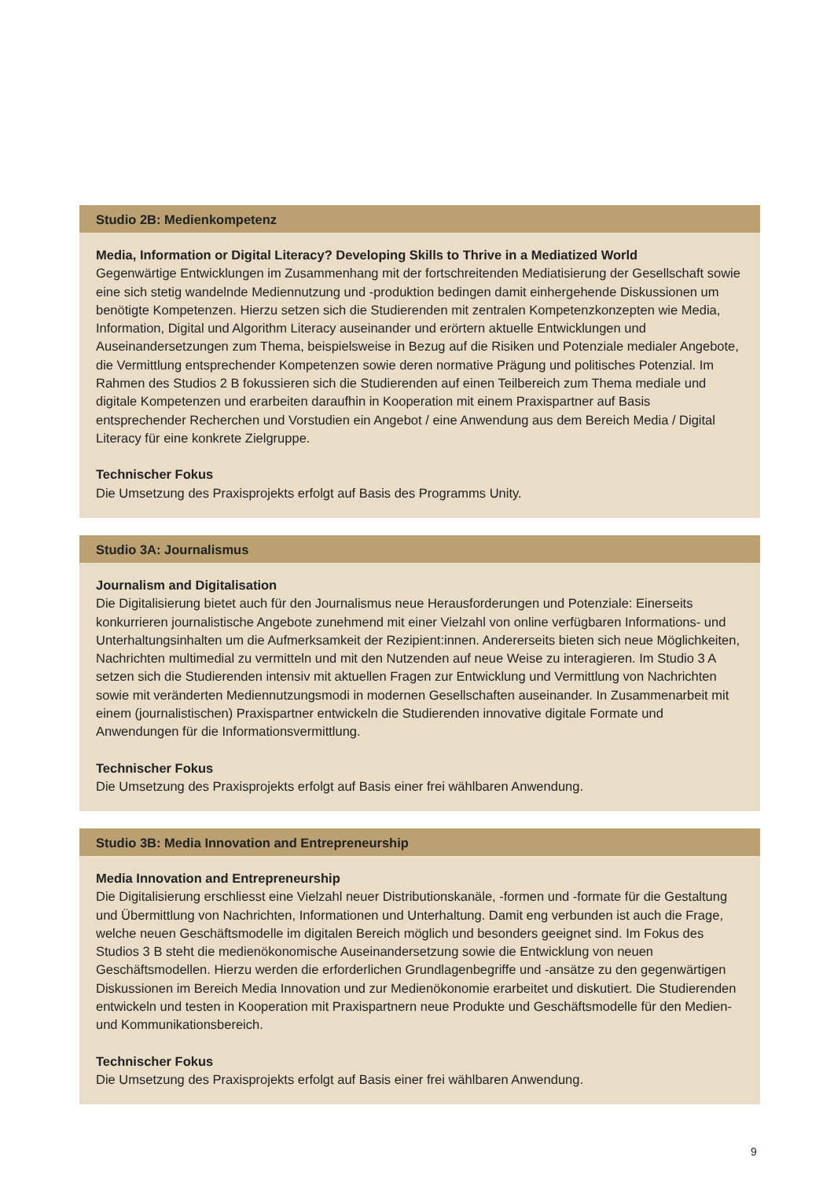Studio 2B: Medienkompetenz
Media, Information or Digital Literacy? Developing Skills to Thrive in a Mediatized World
Gegenwärtige Entwicklungen im Zusammenhang mit der fortschreitenden Mediatisierung der Gesellschaft sowie eine sich stetig wandelnde Mediennutzung und -produktion bedingen damit einhergehende Diskussionen um benötigte Kompetenzen. Hierzu setzen sich die Studierenden mit zentralen Kompetenzkonzepten wie Media, Information, Digital und Algorithm Literacy auseinander und erörtern aktuelle Entwicklungen und Auseinandersetzungen zum Thema, beispielsweise in Bezug auf die Risiken und Potenziale medialer Angebote, die Vermittlung entsprechender Kompetenzen sowie deren normative Prägung und politisches Potenzial. Im Rahmen des Studios 2 B fokussieren sich die Studierenden auf einen Teilbereich zum Thema mediale und digitale Kompetenzen und erarbeiten daraufhin in Kooperation mit einem Praxispartner auf Basis entsprechender Recherchen und Vorstudien ein Angebot / eine Anwendung aus dem Bereich Media / Digital Literacy für eine konkrete Zielgruppe.
Technischer Fokus
Die Umsetzung des Praxisprojekts erfolgt auf Basis des Programms Unity.
Studio 3A: Journalismus
Journalism and Digitalisation
Die Digitalisierung bietet auch für den Journalismus neue Herausforderungen und Potenziale: Einerseits konkurrieren journalistische Angebote zunehmend mit einer Vielzahl von online verfügbaren Informations- und Unterhaltungsinhalten um die Aufmerksamkeit der Rezipient:innen. Andererseits bieten sich neue Möglichkeiten, Nachrichten multimedial zu vermitteln und mit den Nutzenden auf neue Weise zu interagieren. Im Studio 3 A setzen sich die Studierenden intensiv mit aktuellen Fragen zur Entwicklung und Vermittlung von Nachrichten sowie mit veränderten Mediennutzungsmodi in modernen Gesellschaften auseinander. In Zusammenarbeit mit einem (journalistischen) Praxispartner entwickeln die Studierenden innovative digitale Formate und Anwendungen für die Informationsvermittlung.
Technischer Fokus
Die Umsetzung des Praxisprojekts erfolgt auf Basis einer frei wählbaren Anwendung.
Studio 3B: Media Innovation and Entrepreneurship
Media Innovation and Entrepreneurship
Die Digitalisierung erschliesst eine Vielzahl neuer Distributionskanäle, -formen und -formate für die Gestaltung und Übermittlung von Nachrichten, Informationen und Unterhaltung. Damit eng verbunden ist auch die Frage, welche neuen Geschäftsmodelle im digitalen Bereich möglich und besonders geeignet sind. Im Fokus des Studios 3 B steht die medienökonomische Auseinandersetzung sowie die Entwicklung von neuen Geschäftsmodellen. Hierzu werden die erforderlichen Grundlagenbegriffe und -ansätze zu den gegenwärtigen Diskussionen im Bereich Media Innovation und zur Medienökonomie erarbeitet und diskutiert. Die Studierenden entwickeln und testen in Kooperation mit Praxispartnern neue Produkte und Geschäftsmodelle für den Medien- und Kommunikationsbereich.
Technischer Fokus
Die Umsetzung des Praxisprojekts erfolgt auf Basis einer frei wählbaren Anwendung.
9